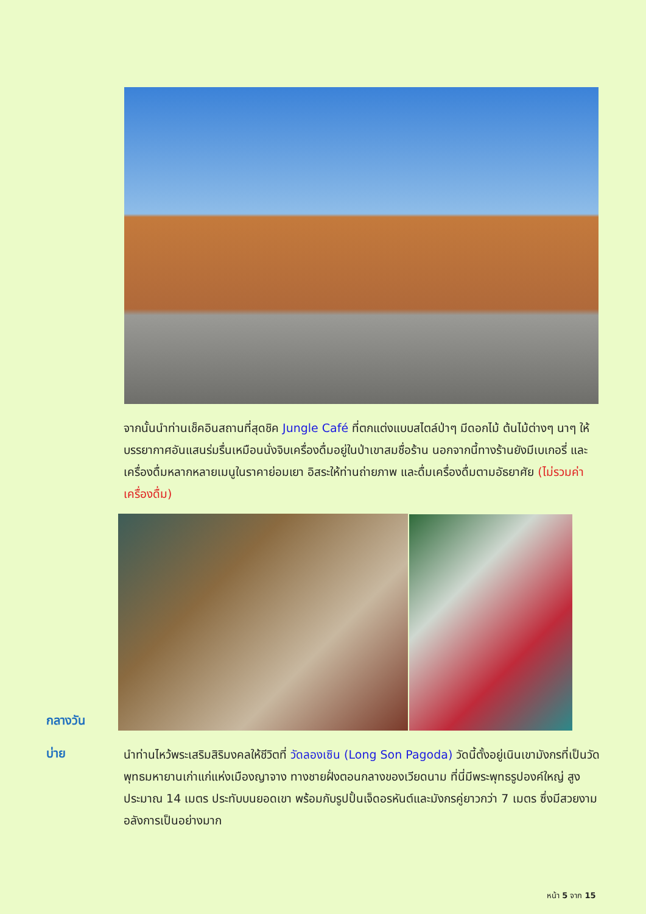จากนั้นนำท่านเช็คอินสถานที่สุดชิค Jungle Café ที่ตกแต่งแบบสไตล์ป่าๆ มีดอกไม้ ต้นไม้ต่างๆ นาๆ ให้บรรยากาศอันแสนร่มรื่นเหมือนนั่งจิบเครื่องดื่มอยู่ในป่าเขาสมชื่อร้าน นอกจากนี้ทางร้านยังมีเบเกอรี่ และเครื่องดื่มหลากหลายเมนูในราคาย่อมเยา อิสระให้ท่านถ่ายภาพ และดื่มเครื่องดื่มตามอัธยาศัย (ไม่รวมค่าเครื่องดื่ม)
กลางวัน
บ่าย
นำท่านไหว้พระเสริมสิริมงคลให้ชีวิตที่ วัดลองเซิน (Long Son Pagoda) วัดนี้ตั้งอยู่เนินเขามังกรที่เป็นวัดพุทธมหายานเก่าแก่แห่งเมืองญาจาง ทางชายฝั่งตอนกลางของเวียดนาม ที่นี่มีพระพุทธรูปองค์ใหญ่ สูงประมาณ 14 เมตร ประทับบนยอดเขา พร้อมกับรูปปั้นเจ็ดอรหันต์และมังกรคู่ยาวกว่า 7 เมตร ซึ่งมีสวยงามอลังการเป็นอย่างมาก
หน้า 5 จาก 15